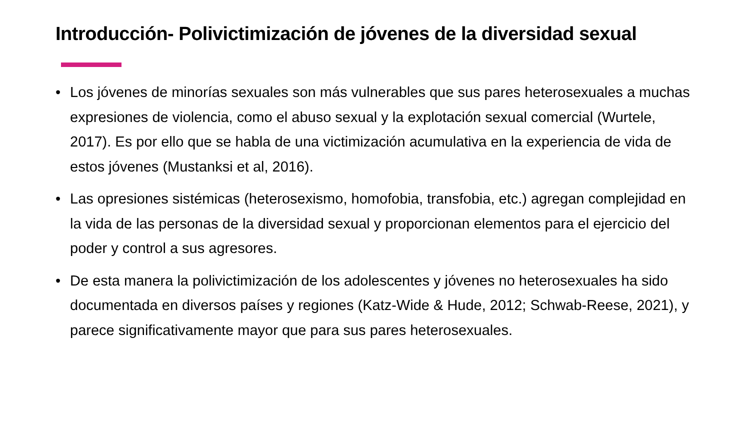Introducción- Polivictimización de jóvenes de la diversidad sexual
• Los jóvenes de minorías sexuales son más vulnerables que sus pares heterosexuales a muchas expresiones de violencia, como el abuso sexual y la explotación sexual comercial (Wurtele, 2017). Es por ello que se habla de una victimización acumulativa en la experiencia de vida de estos jóvenes (Mustanksi et al, 2016).
• Las opresiones sistémicas (heterosexismo, homofobia, transfobia, etc.) agregan complejidad en la vida de las personas de la diversidad sexual y proporcionan elementos para el ejercicio del poder y control a sus agresores.
• De esta manera la polivictimización de los adolescentes y jóvenes no heterosexuales ha sido documentada en diversos países y regiones (Katz-Wide & Hude, 2012; Schwab-Reese, 2021), y parece significativamente mayor que para sus pares heterosexuales.